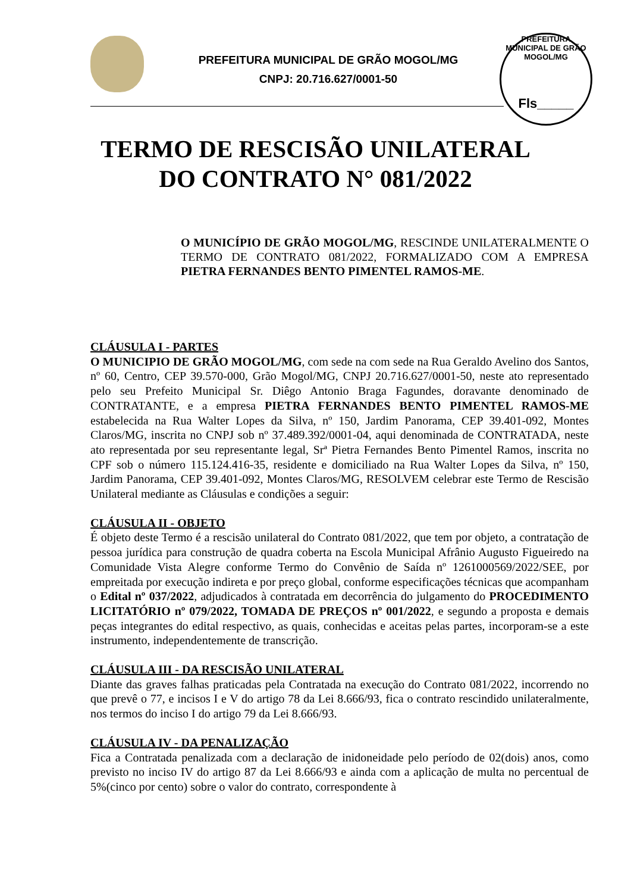PREFEITURA MUNICIPAL DE GRÃO MOGOL/MG
CNPJ: 20.716.627/0001-50
PREFEITURA MUNICIPAL DE GRÃO MOGOL/MG
Fls_____
TERMO DE RESCISÃO UNILATERAL
DO CONTRATO N° 081/2022
O MUNICÍPIO DE GRÃO MOGOL/MG, RESCINDE UNILATERALMENTE O TERMO DE CONTRATO 081/2022, FORMALIZADO COM A EMPRESA PIETRA FERNANDES BENTO PIMENTEL RAMOS-ME.
CLÁUSULA I - PARTES
O MUNICIPIO DE GRÃO MOGOL/MG, com sede na com sede na Rua Geraldo Avelino dos Santos, nº 60, Centro, CEP 39.570-000, Grão Mogol/MG, CNPJ 20.716.627/0001-50, neste ato representado pelo seu Prefeito Municipal Sr. Diêgo Antonio Braga Fagundes, doravante denominado de CONTRATANTE, e a empresa PIETRA FERNANDES BENTO PIMENTEL RAMOS-ME estabelecida na Rua Walter Lopes da Silva, nº 150, Jardim Panorama, CEP 39.401-092, Montes Claros/MG, inscrita no CNPJ sob nº 37.489.392/0001-04, aqui denominada de CONTRATADA, neste ato representada por seu representante legal, Srª Pietra Fernandes Bento Pimentel Ramos, inscrita no CPF sob o número 115.124.416-35, residente e domiciliado na Rua Walter Lopes da Silva, nº 150, Jardim Panorama, CEP 39.401-092, Montes Claros/MG, RESOLVEM celebrar este Termo de Rescisão Unilateral mediante as Cláusulas e condições a seguir:
CLÁUSULA II - OBJETO
É objeto deste Termo é a rescisão unilateral do Contrato 081/2022, que tem por objeto, a contratação de pessoa jurídica para construção de quadra coberta na Escola Municipal Afrânio Augusto Figueiredo na Comunidade Vista Alegre conforme Termo do Convênio de Saída nº 1261000569/2022/SEE, por empreitada por execução indireta e por preço global, conforme especificações técnicas que acompanham o Edital nº 037/2022, adjudicados à contratada em decorrência do julgamento do PROCEDIMENTO LICITATÓRIO nº 079/2022, TOMADA DE PREÇOS nº 001/2022, e segundo a proposta e demais peças integrantes do edital respectivo, as quais, conhecidas e aceitas pelas partes, incorporam-se a este instrumento, independentemente de transcrição.
CLÁUSULA III - DA RESCISÃO UNILATERAL
Diante das graves falhas praticadas pela Contratada na execução do Contrato 081/2022, incorrendo no que prevê o 77, e incisos I e V do artigo 78 da Lei 8.666/93, fica o contrato rescindido unilateralmente, nos termos do inciso I do artigo 79 da Lei 8.666/93.
CLÁUSULA IV - DA PENALIZAÇÃO
Fica a Contratada penalizada com a declaração de inidoneidade pelo período de 02(dois) anos, como previsto no inciso IV do artigo 87 da Lei 8.666/93 e ainda com a aplicação de multa no percentual de 5%(cinco por cento) sobre o valor do contrato, correspondente à